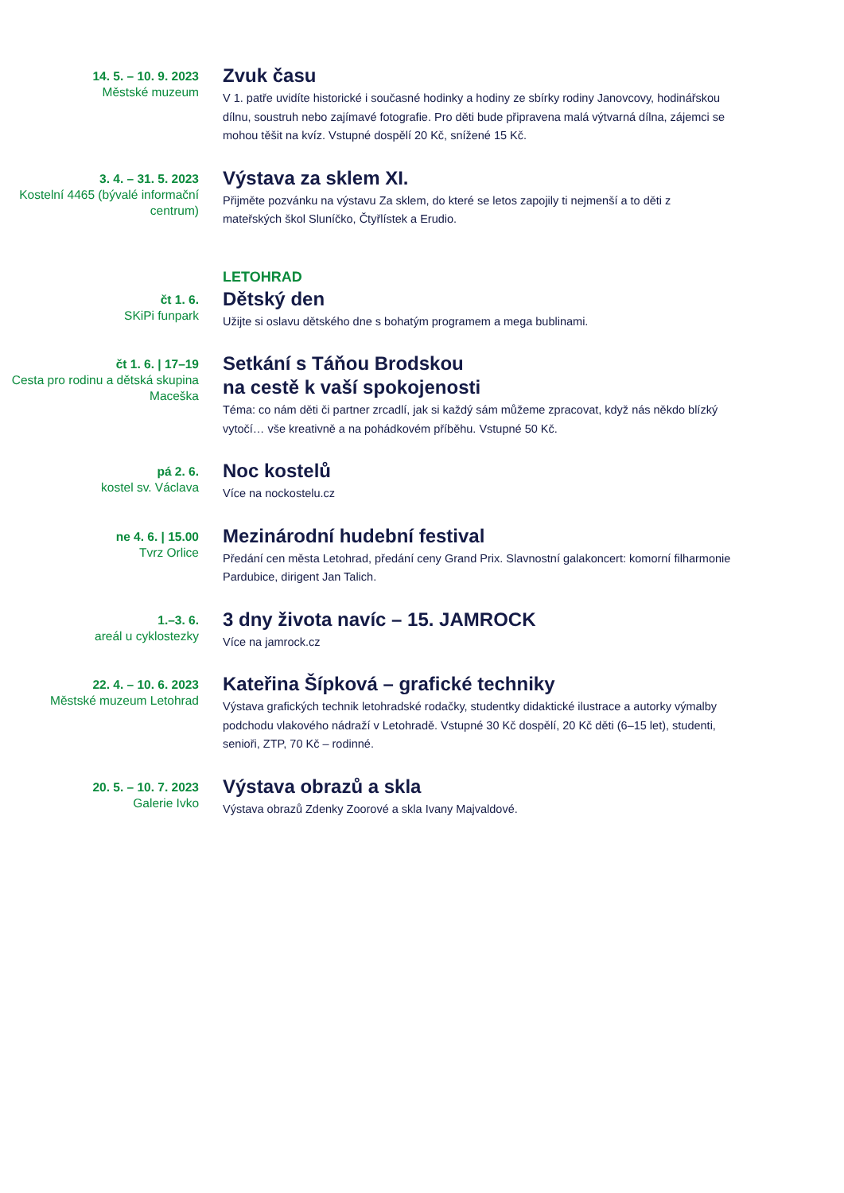14. 5. – 10. 9. 2023
Městské muzeum
Zvuk času
V 1. patře uvidíte historické i současné hodinky a hodiny ze sbírky rodiny Janovcovy, hodinářskou dílnu, soustruh nebo zajímavé fotografie. Pro děti bude připravena malá výtvarná dílna, zájemci se mohou těšit na kvíz. Vstupné dospělí 20 Kč, snížené 15 Kč.
3. 4. – 31. 5. 2023
Kostelní 4465 (bývalé informační centrum)
Výstava za sklem XI.
Přijměte pozvánku na výstavu Za sklem, do které se letos zapojily ti nejmenší a to děti z mateřských škol Sluníčko, Čtyřlístek a Erudio.
LETOHRAD
čt 1. 6.
SKiPi funpark
Dětský den
Užijte si oslavu dětského dne s bohatým programem a mega bublinami.
čt 1. 6. | 17–19
Cesta pro rodinu a dětská skupina Maceška
Setkání s Táňou Brodskou
na cestě k vaší spokojenosti
Téma: co nám děti či partner zrcadlí, jak si každý sám můžeme zpracovat, když nás někdo blízký vytočí… vše kreativně a na pohádkovém příběhu. Vstupné 50 Kč.
pá 2. 6.
kostel sv. Václava
Noc kostelů
Více na nockostelu.cz
ne 4. 6. | 15.00
Tvrz Orlice
Mezinárodní hudební festival
Předání cen města Letohrad, předání ceny Grand Prix. Slavnostní galakoncert: komorní filharmonie Pardubice, dirigent Jan Talich.
1.–3. 6.
areál u cyklostezky
3 dny života navíc – 15. JAMROCK
Více na jamrock.cz
22. 4. – 10. 6. 2023
Městské muzeum Letohrad
Kateřina Šípková – grafické techniky
Výstava grafických technik letohradské rodačky, studentky didaktické ilustrace a autorky výmalby podchodu vlakového nádraží v Letohradě. Vstupné 30 Kč dospělí, 20 Kč děti (6–15 let), studenti, senioři, ZTP, 70 Kč – rodinné.
20. 5. – 10. 7. 2023
Galerie Ivko
Výstava obrazů a skla
Výstava obrazů Zdenky Zoorové a skla Ivany Majvaldové.